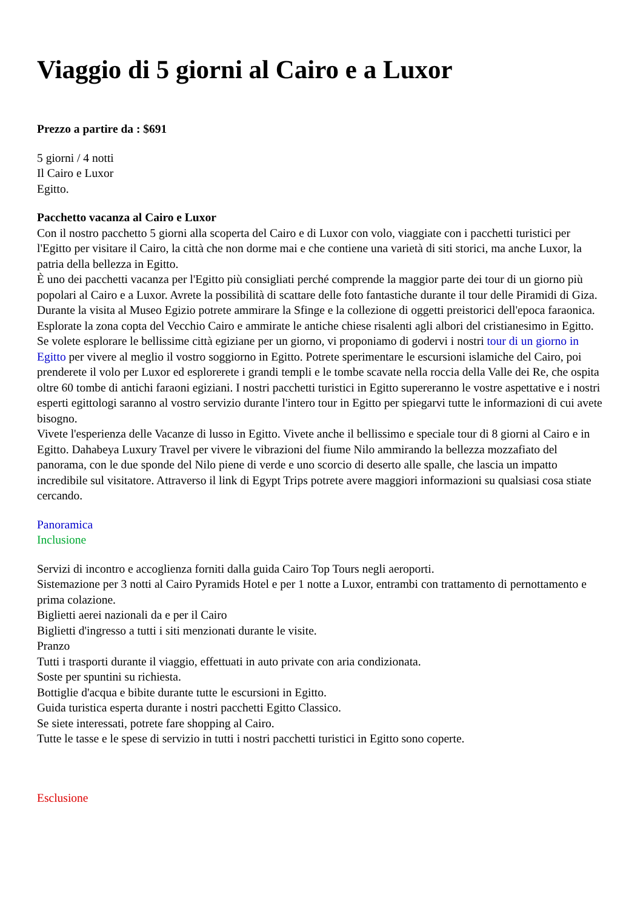Viaggio di 5 giorni al Cairo e a Luxor
Prezzo a partire da : $691
5 giorni / 4 notti
Il Cairo e Luxor
Egitto.
Pacchetto vacanza al Cairo e Luxor
Con il nostro pacchetto 5 giorni alla scoperta del Cairo e di Luxor con volo, viaggiate con i pacchetti turistici per l'Egitto per visitare il Cairo, la città che non dorme mai e che contiene una varietà di siti storici, ma anche Luxor, la patria della bellezza in Egitto.
È uno dei pacchetti vacanza per l'Egitto più consigliati perché comprende la maggior parte dei tour di un giorno più popolari al Cairo e a Luxor. Avrete la possibilità di scattare delle foto fantastiche durante il tour delle Piramidi di Giza. Durante la visita al Museo Egizio potrete ammirare la Sfinge e la collezione di oggetti preistorici dell'epoca faraonica. Esplorate la zona copta del Vecchio Cairo e ammirate le antiche chiese risalenti agli albori del cristianesimo in Egitto. Se volete esplorare le bellissime città egiziane per un giorno, vi proponiamo di godervi i nostri tour di un giorno in Egitto per vivere al meglio il vostro soggiorno in Egitto. Potrete sperimentare le escursioni islamiche del Cairo, poi prenderete il volo per Luxor ed esplorerete i grandi templi e le tombe scavate nella roccia della Valle dei Re, che ospita oltre 60 tombe di antichi faraoni egiziani. I nostri pacchetti turistici in Egitto supereranno le vostre aspettative e i nostri esperti egittologi saranno al vostro servizio durante l'intero tour in Egitto per spiegarvi tutte le informazioni di cui avete bisogno.
Vivete l'esperienza delle Vacanze di lusso in Egitto. Vivete anche il bellissimo e speciale tour di 8 giorni al Cairo e in Egitto. Dahabeya Luxury Travel per vivere le vibrazioni del fiume Nilo ammirando la bellezza mozzafiato del panorama, con le due sponde del Nilo piene di verde e uno scorcio di deserto alle spalle, che lascia un impatto incredibile sul visitatore. Attraverso il link di Egypt Trips potrete avere maggiori informazioni su qualsiasi cosa stiate cercando.
Panoramica
Inclusione
Servizi di incontro e accoglienza forniti dalla guida Cairo Top Tours negli aeroporti.
Sistemazione per 3 notti al Cairo Pyramids Hotel e per 1 notte a Luxor, entrambi con trattamento di pernottamento e prima colazione.
Biglietti aerei nazionali da e per il Cairo
Biglietti d'ingresso a tutti i siti menzionati durante le visite.
Pranzo
Tutti i trasporti durante il viaggio, effettuati in auto private con aria condizionata.
Soste per spuntini su richiesta.
Bottiglie d'acqua e bibite durante tutte le escursioni in Egitto.
Guida turistica esperta durante i nostri pacchetti Egitto Classico.
Se siete interessati, potrete fare shopping al Cairo.
Tutte le tasse e le spese di servizio in tutti i nostri pacchetti turistici in Egitto sono coperte.
Esclusione